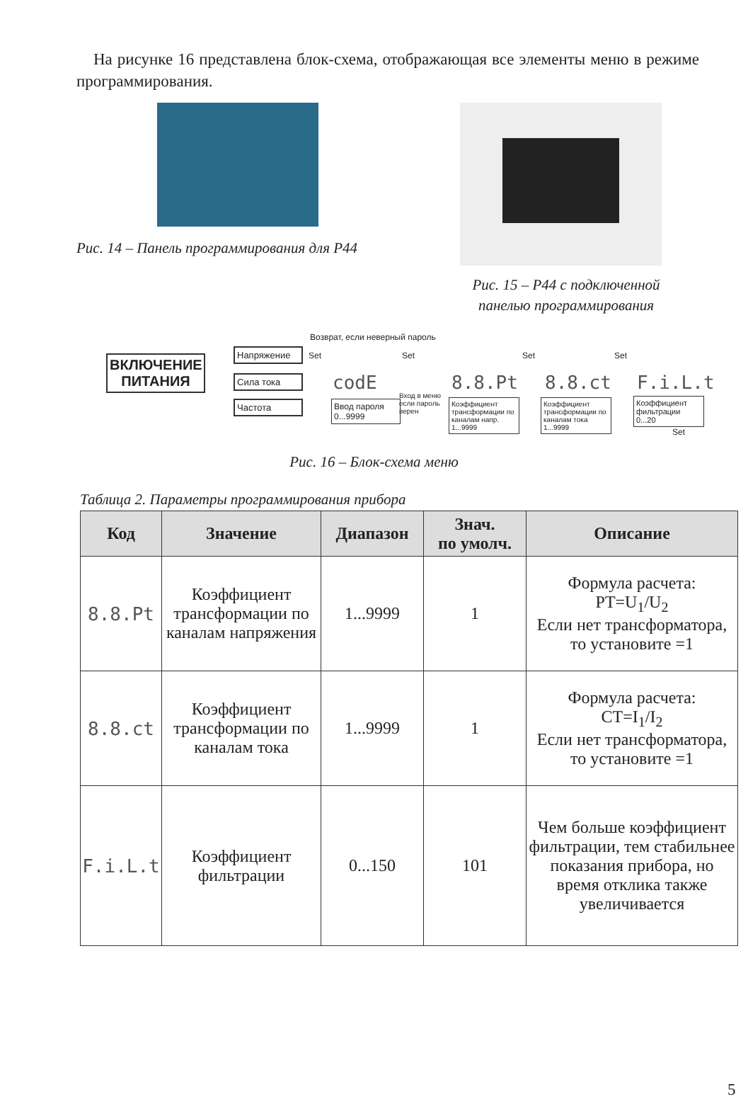На рисунке 16 представлена блок-схема, отображающая все элементы меню в режиме программирования.
Рис. 14 – Панель программирования для Р44
Рис. 15 – Р44 с подключенной панелью программирования
ВКЛЮЧЕНИЕ ПИТАНИЯ
Возврат, если неверный пароль
Напряжение
Сила тока
Частота
Set
codE
Ввод пароля 0...9999
Set
Вход в меню если пароль верен
8.8.Pt
Коэффициент трансформации по каналам напр. 1...9999
Set
8.8.ct
Коэффициент трансформации по каналам тока 1...9999
Set
F.i.L.t
Коэффициент фильтрации 0...20
Set
Рис. 16 – Блок-схема меню
Таблица 2. Параметры программирования прибора
| Код | Значение | Диапазон | Знач. по умолч. | Описание |
| --- | --- | --- | --- | --- |
| 8.8.Pt | Коэффициент трансформации по каналам напряжения | 1...9999 | 1 | Формула расчета: PT=U<sub>1</sub>/U<sub>2</sub> Если нет трансформатора, то установите =1 |
| 8.8.ct | Коэффициент трансформации по каналам тока | 1...9999 | 1 | Формула расчета: CT=I<sub>1</sub>/I<sub>2</sub> Если нет трансформатора, то установите =1 |
| F.i.L.t | Коэффициент фильтрации | 0...150 | 101 | Чем больше коэффициент фильтрации, тем стабильнее показания прибора, но время отклика также увеличивается |
5